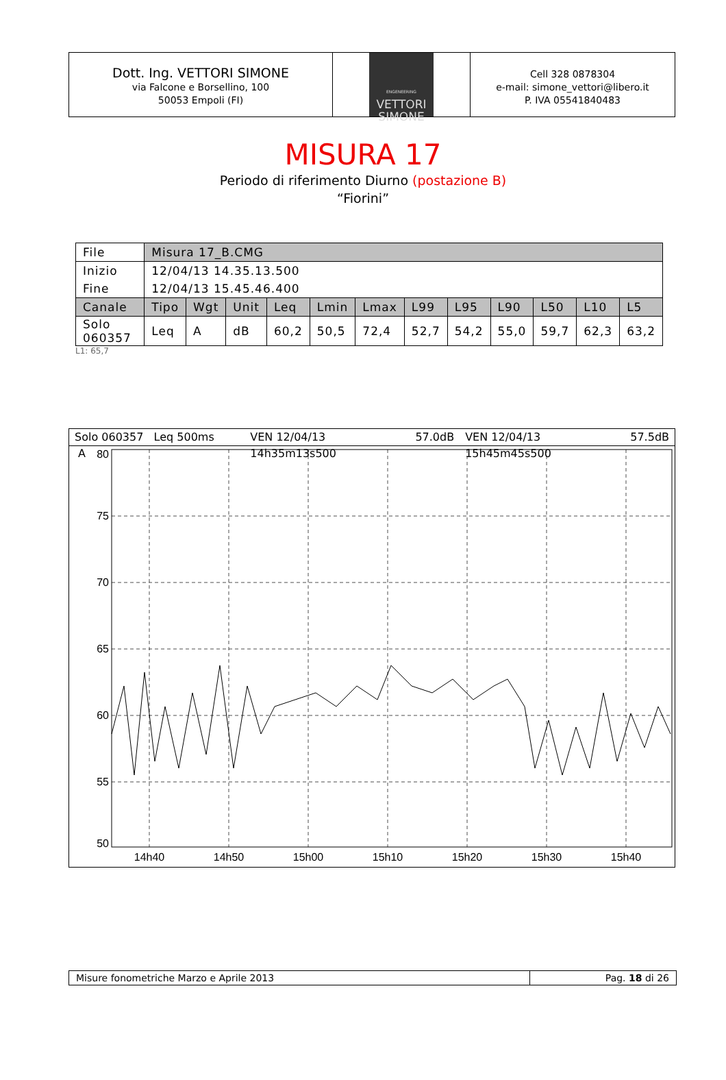Dott. Ing. VETTORI SIMONE
via Falcone e Borsellino, 100
50053 Empoli (FI)
ENGENEERING
VETTORI
SIMONE
Cell 328 0878304
e-mail: simone_vettori@libero.it
P. IVA 05541840483
MISURA 17
Periodo di riferimento Diurno (postazione B)
“Fiorini”
| File | Misura 17_B.CMG | | | | | | | | | | | |
| Inizio | 12/04/13 14.35.13.500 | | | | | | | | | | | |
| Fine | 12/04/13 15.45.46.400 | | | | | | | | | | | |
| Canale | Tipo | Wgt | Unit | Leq | Lmin | Lmax | L99 | L95 | L90 | L50 | L10 | L5 |
| Solo 060357 | Leq | A | dB | 60,2 | 50,5 | 72,4 | 52,7 | 54,2 | 55,0 | 59,7 | 62,3 | 63,2 |
L1: 65,7
Solo 060357 Leq 500ms A VEN 12/04/13 14h35m13s500 57.0dB VEN 12/04/13 15h45m45s500 57.5dB
80
75
70
65
60
55
50
14h40
14h50
15h00
15h10
15h20
15h30
15h40
Misure fonometriche Marzo e Aprile 2013 Pag. 18 di 26